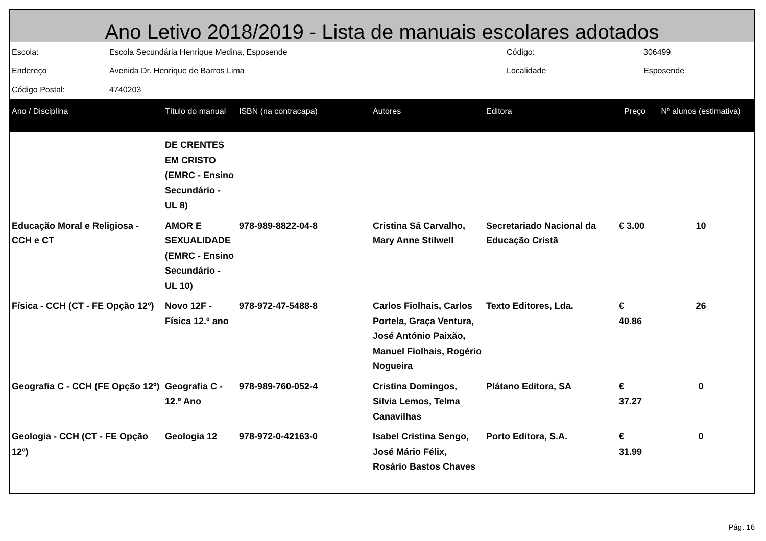Ano Letivo 2018/2019 - Lista de manuais escolares adotados
| Escola: | Escola Secundária Henrique Medina, Esposende | Código: | 306499 |
| Endereço | Avenida Dr. Henrique de Barros Lima | Localidade | Esposende |
| Código Postal: | 4740203 | | |
| Ano / Disciplina | Título do manual | ISBN (na contracapa) | Autores | Editora | Preço | Nº alunos (estimativa) |
| --- | --- | --- | --- | --- | --- | --- |
| | DE CRENTES EM CRISTO (EMRC - Ensino Secundário - UL 8) | | | | | |
| Educação Moral e Religiosa - CCH e CT | AMOR E SEXUALIDADE (EMRC - Ensino Secundário - UL 10) | 978-989-8822-04-8 | Cristina Sá Carvalho, Mary Anne Stilwell | Secretariado Nacional da Educação Cristã | € 3.00 | 10 |
| Física - CCH (CT - FE Opção 12º) | Novo 12F - Física 12.º ano | 978-972-47-5488-8 | Carlos Fiolhais, Carlos Portela, Graça Ventura, José António Paixão, Manuel Fiolhais, Rogério Nogueira | Texto Editores, Lda. | € 40.86 | 26 |
| Geografia C - CCH (FE Opção 12º) | Geografia C - 12.º Ano | 978-989-760-052-4 | Cristina Domingos, Silvia Lemos, Telma Canavilhas | Plátano Editora, SA | € 37.27 | 0 |
| Geologia - CCH (CT - FE Opção 12º) | Geologia 12 | 978-972-0-42163-0 | Isabel Cristina Sengo, José Mário Félix, Rosário Bastos Chaves | Porto Editora, S.A. | € 31.99 | 0 |
Pág. 16